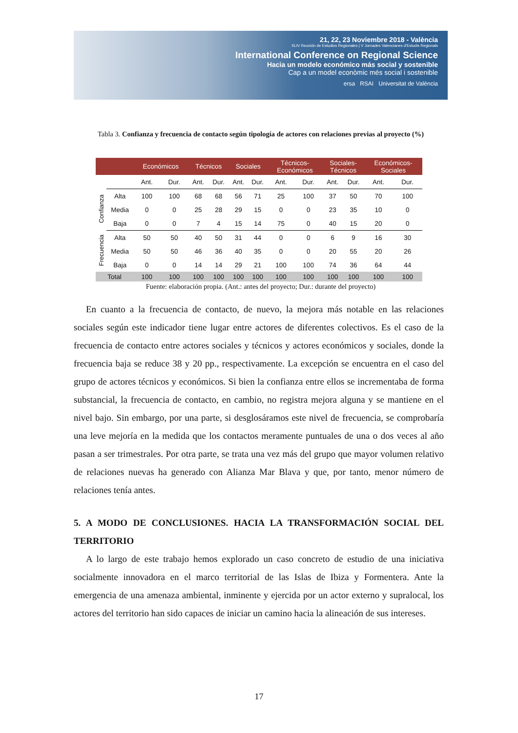21, 22, 23 Noviembre 2018 - València
XLIV Reunión de Estudios Regionales | V Jornades Valencianes d'Estudis Regionals
International Conference on Regional Science
Hacia un modelo económico más social y sostenible
Cap a un model econòmic més social i sostenible
ersa RSAI Universitat de València
Tabla 3. Confianza y frecuencia de contacto según tipología de actores con relaciones previas al proyecto (%)
| | | Económicos | | Técnicos | | Sociales | | Técnicos- Económicos | | Sociales- Técnicos | | Económicos- Sociales | |
| --- | --- | --- | --- | --- | --- | --- | --- | --- | --- | --- | --- | --- | --- |
| | | Ant. | Dur. | Ant. | Dur. | Ant. | Dur. | Ant. | Dur. | Ant. | Dur. | Ant. | Dur. |
| Confianza | Alta | 100 | 100 | 68 | 68 | 56 | 71 | 25 | 100 | 37 | 50 | 70 | 100 |
| | Media | 0 | 0 | 25 | 28 | 29 | 15 | 0 | 0 | 23 | 35 | 10 | 0 |
| | Baja | 0 | 0 | 7 | 4 | 15 | 14 | 75 | 0 | 40 | 15 | 20 | 0 |
| Frecuencia | Alta | 50 | 50 | 40 | 50 | 31 | 44 | 0 | 0 | 6 | 9 | 16 | 30 |
| | Media | 50 | 50 | 46 | 36 | 40 | 35 | 0 | 0 | 20 | 55 | 20 | 26 |
| | Baja | 0 | 0 | 14 | 14 | 29 | 21 | 100 | 100 | 74 | 36 | 64 | 44 |
| Total | | 100 | 100 | 100 | 100 | 100 | 100 | 100 | 100 | 100 | 100 | 100 | 100 |
Fuente: elaboración propia. (Ant.: antes del proyecto; Dur.: durante del proyecto)
En cuanto a la frecuencia de contacto, de nuevo, la mejora más notable en las relaciones sociales según este indicador tiene lugar entre actores de diferentes colectivos. Es el caso de la frecuencia de contacto entre actores sociales y técnicos y actores económicos y sociales, donde la frecuencia baja se reduce 38 y 20 pp., respectivamente. La excepción se encuentra en el caso del grupo de actores técnicos y económicos. Si bien la confianza entre ellos se incrementaba de forma substancial, la frecuencia de contacto, en cambio, no registra mejora alguna y se mantiene en el nivel bajo. Sin embargo, por una parte, si desglosáramos este nivel de frecuencia, se comprobaría una leve mejoría en la medida que los contactos meramente puntuales de una o dos veces al año pasan a ser trimestrales. Por otra parte, se trata una vez más del grupo que mayor volumen relativo de relaciones nuevas ha generado con Alianza Mar Blava y que, por tanto, menor número de relaciones tenía antes.
5. A MODO DE CONCLUSIONES. HACIA LA TRANSFORMACIÓN SOCIAL DEL TERRITORIO
A lo largo de este trabajo hemos explorado un caso concreto de estudio de una iniciativa socialmente innovadora en el marco territorial de las Islas de Ibiza y Formentera. Ante la emergencia de una amenaza ambiental, inminente y ejercida por un actor externo y supralocal, los actores del territorio han sido capaces de iniciar un camino hacia la alineación de sus intereses.
17